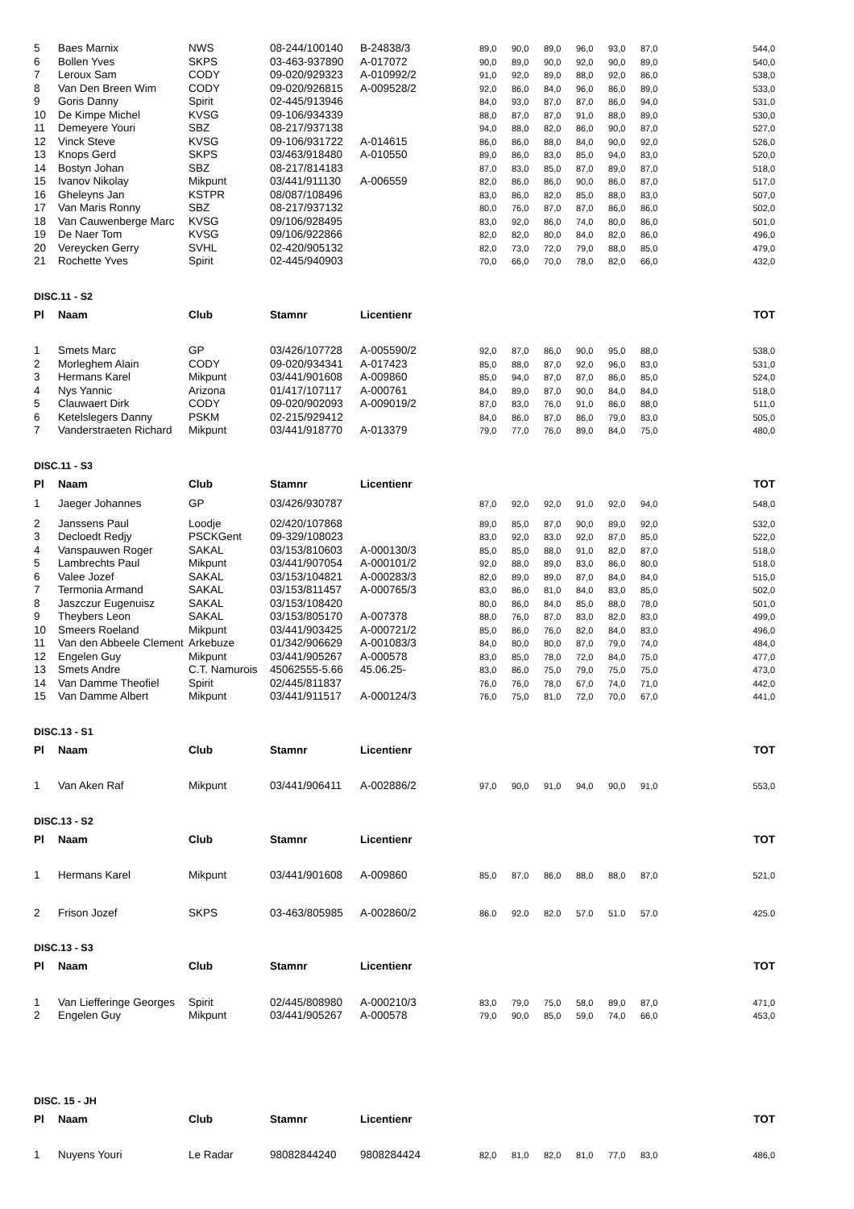| 5 | Baes Marnix | NWS | 08-244/100140 | B-24838/3 | 89,0 | 90,0 | 89,0 | 96,0 | 93,0 | 87,0 | 544,0 |
| 6 | Bollen Yves | SKPS | 03-463-937890 | A-017072 | 90,0 | 89,0 | 90,0 | 92,0 | 90,0 | 89,0 | 540,0 |
| 7 | Leroux Sam | CODY | 09-020/929323 | A-010992/2 | 91,0 | 92,0 | 89,0 | 88,0 | 92,0 | 86,0 | 538,0 |
| 8 | Van Den Breen Wim | CODY | 09-020/926815 | A-009528/2 | 92,0 | 86,0 | 84,0 | 96,0 | 86,0 | 89,0 | 533,0 |
| 9 | Goris Danny | Spirit | 02-445/913946 | | 84,0 | 93,0 | 87,0 | 87,0 | 86,0 | 94,0 | 531,0 |
| 10 | De Kimpe Michel | KVSG | 09-106/934339 | | 88,0 | 87,0 | 87,0 | 91,0 | 88,0 | 89,0 | 530,0 |
| 11 | Demeyere Youri | SBZ | 08-217/937138 | | 94,0 | 88,0 | 82,0 | 86,0 | 90,0 | 87,0 | 527,0 |
| 12 | Vinck Steve | KVSG | 09-106/931722 | A-014615 | 86,0 | 86,0 | 88,0 | 84,0 | 90,0 | 92,0 | 526,0 |
| 13 | Knops Gerd | SKPS | 03/463/918480 | A-010550 | 89,0 | 86,0 | 83,0 | 85,0 | 94,0 | 83,0 | 520,0 |
| 14 | Bostyn Johan | SBZ | 08-217/814183 | | 87,0 | 83,0 | 85,0 | 87,0 | 89,0 | 87,0 | 518,0 |
| 15 | Ivanov Nikolay | Mikpunt | 03/441/911130 | A-006559 | 82,0 | 86,0 | 86,0 | 90,0 | 86,0 | 87,0 | 517,0 |
| 16 | Gheleyns Jan | KSTPR | 08/087/108496 | | 83,0 | 86,0 | 82,0 | 85,0 | 88,0 | 83,0 | 507,0 |
| 17 | Van Maris Ronny | SBZ | 08-217/937132 | | 80,0 | 76,0 | 87,0 | 87,0 | 86,0 | 86,0 | 502,0 |
| 18 | Van Cauwenberge Marc | KVSG | 09/106/928495 | | 83,0 | 92,0 | 86,0 | 74,0 | 80,0 | 86,0 | 501,0 |
| 19 | De Naer Tom | KVSG | 09/106/922866 | | 82,0 | 82,0 | 80,0 | 84,0 | 82,0 | 86,0 | 496,0 |
| 20 | Vereycken Gerry | SVHL | 02-420/905132 | | 82,0 | 73,0 | 72,0 | 79,0 | 88,0 | 85,0 | 479,0 |
| 21 | Rochette Yves | Spirit | 02-445/940903 | | 70,0 | 66,0 | 70,0 | 78,0 | 82,0 | 66,0 | 432,0 |
DISC.11 - S2
| Pl | Naam | Club | Stamnr | Licentienr | | | | | | | TOT |
| --- | --- | --- | --- | --- | --- | --- | --- | --- | --- | --- | --- |
| 1 | Smets Marc | GP | 03/426/107728 | A-005590/2 | 92,0 | 87,0 | 86,0 | 90,0 | 95,0 | 88,0 | 538,0 |
| 2 | Morleghem Alain | CODY | 09-020/934341 | A-017423 | 85,0 | 88,0 | 87,0 | 92,0 | 96,0 | 83,0 | 531,0 |
| 3 | Hermans Karel | Mikpunt | 03/441/901608 | A-009860 | 85,0 | 94,0 | 87,0 | 87,0 | 86,0 | 85,0 | 524,0 |
| 4 | Nys Yannic | Arizona | 01/417/107117 | A-000761 | 84,0 | 89,0 | 87,0 | 90,0 | 84,0 | 84,0 | 518,0 |
| 5 | Clauwaert Dirk | CODY | 09-020/902093 | A-009019/2 | 87,0 | 83,0 | 76,0 | 91,0 | 86,0 | 88,0 | 511,0 |
| 6 | Ketelslegers Danny | PSKM | 02-215/929412 | | 84,0 | 86,0 | 87,0 | 86,0 | 79,0 | 83,0 | 505,0 |
| 7 | Vanderstraeten Richard | Mikpunt | 03/441/918770 | A-013379 | 79,0 | 77,0 | 76,0 | 89,0 | 84,0 | 75,0 | 480,0 |
DISC.11 - S3
| Pl | Naam | Club | Stamnr | Licentienr | | | | | | | TOT |
| --- | --- | --- | --- | --- | --- | --- | --- | --- | --- | --- | --- |
| 1 | Jaeger Johannes | GP | 03/426/930787 | | 87,0 | 92,0 | 92,0 | 91,0 | 92,0 | 94,0 | 548,0 |
| 2 | Janssens Paul | Loodje | 02/420/107868 | | 89,0 | 85,0 | 87,0 | 90,0 | 89,0 | 92,0 | 532,0 |
| 3 | Decloedt Redjy | PSCKGent | 09-329/108023 | | 83,0 | 92,0 | 83,0 | 92,0 | 87,0 | 85,0 | 522,0 |
| 4 | Vanspauwen Roger | SAKAL | 03/153/810603 | A-000130/3 | 85,0 | 85,0 | 88,0 | 91,0 | 82,0 | 87,0 | 518,0 |
| 5 | Lambrechts Paul | Mikpunt | 03/441/907054 | A-000101/2 | 92,0 | 88,0 | 89,0 | 83,0 | 86,0 | 80,0 | 518,0 |
| 6 | Valee Jozef | SAKAL | 03/153/104821 | A-000283/3 | 82,0 | 89,0 | 89,0 | 87,0 | 84,0 | 84,0 | 515,0 |
| 7 | Termonia Armand | SAKAL | 03/153/811457 | A-000765/3 | 83,0 | 86,0 | 81,0 | 84,0 | 83,0 | 85,0 | 502,0 |
| 8 | Jaszczur Eugenuisz | SAKAL | 03/153/108420 | | 80,0 | 86,0 | 84,0 | 85,0 | 88,0 | 78,0 | 501,0 |
| 9 | Theybers Leon | SAKAL | 03/153/805170 | A-007378 | 88,0 | 76,0 | 87,0 | 83,0 | 82,0 | 83,0 | 499,0 |
| 10 | Smeers Roeland | Mikpunt | 03/441/903425 | A-000721/2 | 85,0 | 86,0 | 76,0 | 82,0 | 84,0 | 83,0 | 496,0 |
| 11 | Van den Abbeele Clement | Arkebuze | 01/342/906629 | A-001083/3 | 84,0 | 80,0 | 80,0 | 87,0 | 79,0 | 74,0 | 484,0 |
| 12 | Engelen Guy | Mikpunt | 03/441/905267 | A-000578 | 83,0 | 85,0 | 78,0 | 72,0 | 84,0 | 75,0 | 477,0 |
| 13 | Smets Andre | C.T. Namurois | 45062555-5.66 | 45.06.25- | 83,0 | 86,0 | 75,0 | 79,0 | 75,0 | 75,0 | 473,0 |
| 14 | Van Damme Theofiel | Spirit | 02/445/811837 | | 76,0 | 76,0 | 78,0 | 67,0 | 74,0 | 71,0 | 442,0 |
| 15 | Van Damme Albert | Mikpunt | 03/441/911517 | A-000124/3 | 76,0 | 75,0 | 81,0 | 72,0 | 70,0 | 67,0 | 441,0 |
DISC.13 - S1
| Pl | Naam | Club | Stamnr | Licentienr | | | | | | | TOT |
| --- | --- | --- | --- | --- | --- | --- | --- | --- | --- | --- | --- |
| 1 | Van Aken Raf | Mikpunt | 03/441/906411 | A-002886/2 | 97,0 | 90,0 | 91,0 | 94,0 | 90,0 | 91,0 | 553,0 |
DISC.13 - S2
| Pl | Naam | Club | Stamnr | Licentienr | | | | | | | TOT |
| --- | --- | --- | --- | --- | --- | --- | --- | --- | --- | --- | --- |
| 1 | Hermans Karel | Mikpunt | 03/441/901608 | A-009860 | 85,0 | 87,0 | 86,0 | 88,0 | 88,0 | 87,0 | 521,0 |
| 2 | Frison Jozef | SKPS | 03-463/805985 | A-002860/2 | 86.0 | 92.0 | 82.0 | 57.0 | 51.0 | 57.0 | 425.0 |
DISC.13 - S3
| Pl | Naam | Club | Stamnr | Licentienr | | | | | | | TOT |
| --- | --- | --- | --- | --- | --- | --- | --- | --- | --- | --- | --- |
| 1 | Van Liefferinge Georges | Spirit | 02/445/808980 | A-000210/3 | 83,0 | 79,0 | 75,0 | 58,0 | 89,0 | 87,0 | 471,0 |
| 2 | Engelen Guy | Mikpunt | 03/441/905267 | A-000578 | 79,0 | 90,0 | 85,0 | 59,0 | 74,0 | 66,0 | 453,0 |
DISC. 15 - JH
| Pl | Naam | Club | Stamnr | Licentienr | | | | | | | TOT |
| --- | --- | --- | --- | --- | --- | --- | --- | --- | --- | --- | --- |
| 1 | Nuyens Youri | Le Radar | 98082844240 | 9808284424 | 82,0 | 81,0 | 82,0 | 81,0 | 77,0 | 83,0 | 486,0 |